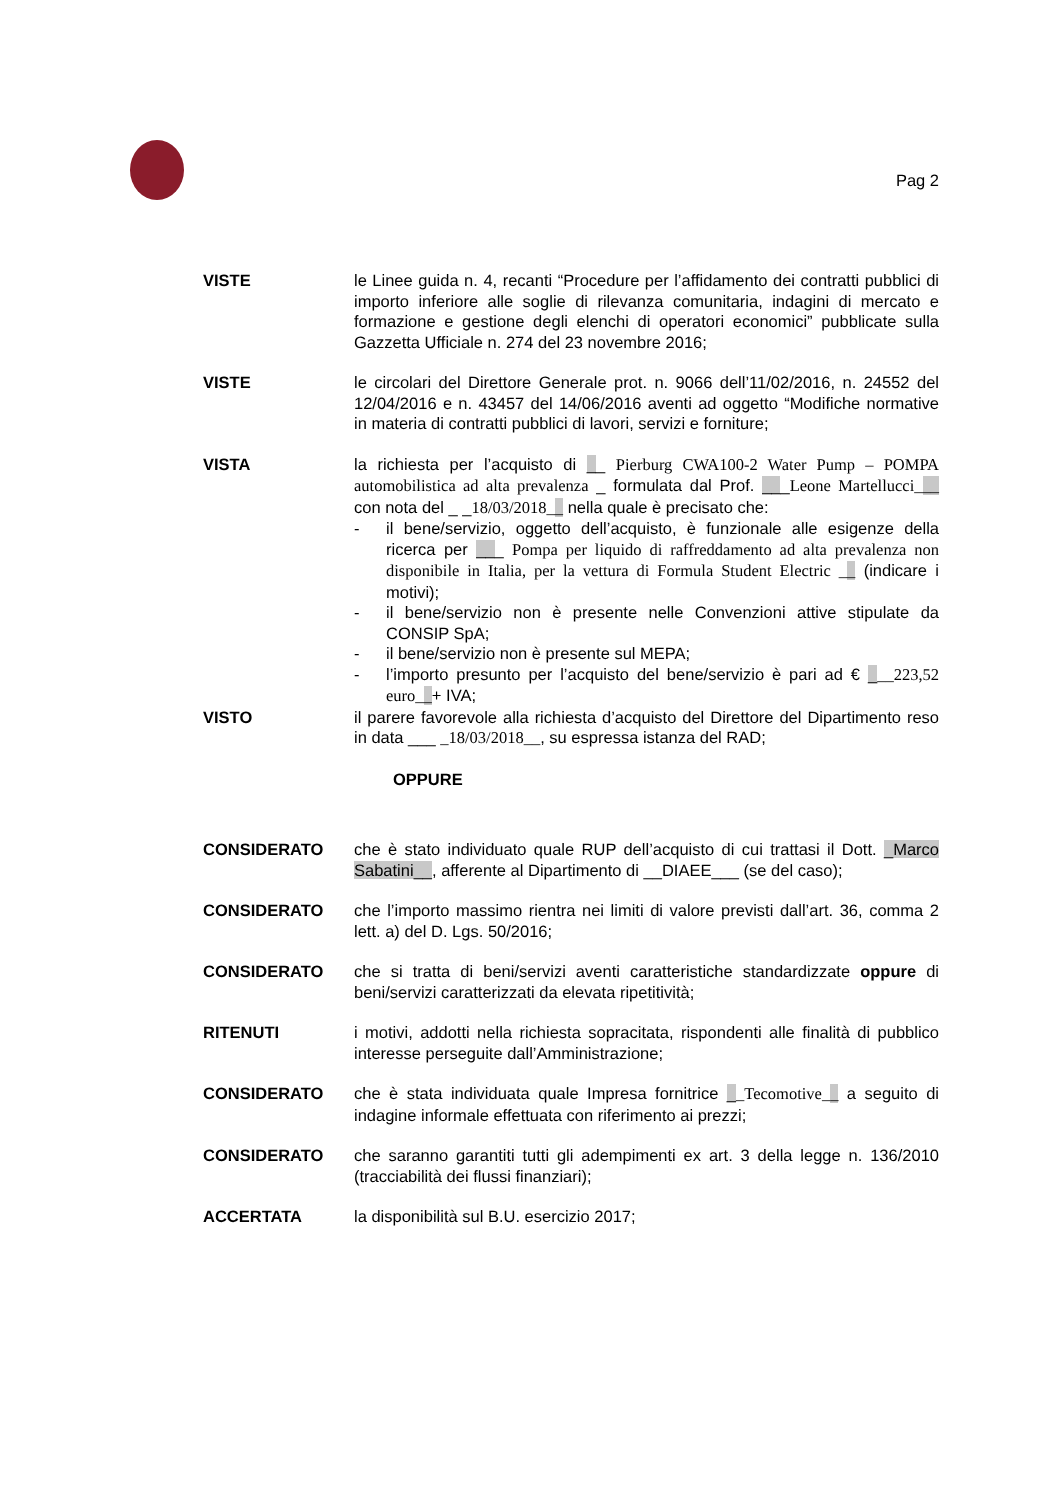Pag 2
VISTE le Linee guida n. 4, recanti “Procedure per l’affidamento dei contratti pubblici di importo inferiore alle soglie di rilevanza comunitaria, indagini di mercato e formazione e gestione degli elenchi di operatori economici” pubblicate sulla Gazzetta Ufficiale n. 274 del 23 novembre 2016;
VISTE le circolari del Direttore Generale prot. n. 9066 dell’11/02/2016, n. 24552 del 12/04/2016 e n. 43457 del 14/06/2016 aventi ad oggetto “Modifiche normative in materia di contratti pubblici di lavori, servizi e forniture;
VISTA la richiesta per l’acquisto di __ Pierburg CWA100-2 Water Pump – POMPA automobilistica ad alta prevalenza _ formulata dal Prof. ___Leone Martellucci___ con nota del _ _18/03/2018__ nella quale è precisato che:
- il bene/servizio, oggetto dell’acquisto, è funzionale alle esigenze della ricerca per ___ Pompa per liquido di raffreddamento ad alta prevalenza non disponibile in Italia, per la vettura di Formula Student Electric __ (indicare i motivi);
- il bene/servizio non è presente nelle Convenzioni attive stipulate da CONSIP SpA;
- il bene/servizio non è presente sul MEPA;
- l’importo presunto per l’acquisto del bene/servizio è pari ad € ___223,52 euro__+ IVA;
VISTO il parere favorevole alla richiesta d’acquisto del Direttore del Dipartimento reso in data ___ _18/03/2018__, su espressa istanza del RAD;
OPPURE
CONSIDERATO che è stato individuato quale RUP dell’acquisto di cui trattasi il Dott. _Marco Sabatini__, afferente al Dipartimento di __DIAEE___ (se del caso);
CONSIDERATO che l’importo massimo rientra nei limiti di valore previsti dall’art. 36, comma 2 lett. a) del D. Lgs. 50/2016;
CONSIDERATO che si tratta di beni/servizi aventi caratteristiche standardizzate oppure di beni/servizi caratterizzati da elevata ripetitività;
RITENUTI i motivi, addotti nella richiesta sopracitata, rispondenti alle finalità di pubblico interesse perseguite dall’Amministrazione;
CONSIDERATO che è stata individuata quale Impresa fornitrice __Tecomotive__ a seguito di indagine informale effettuata con riferimento ai prezzi;
CONSIDERATO che saranno garantiti tutti gli adempimenti ex art. 3 della legge n. 136/2010 (tracciabilità dei flussi finanziari);
ACCERTATA la disponibilità sul B.U. esercizio 2017;